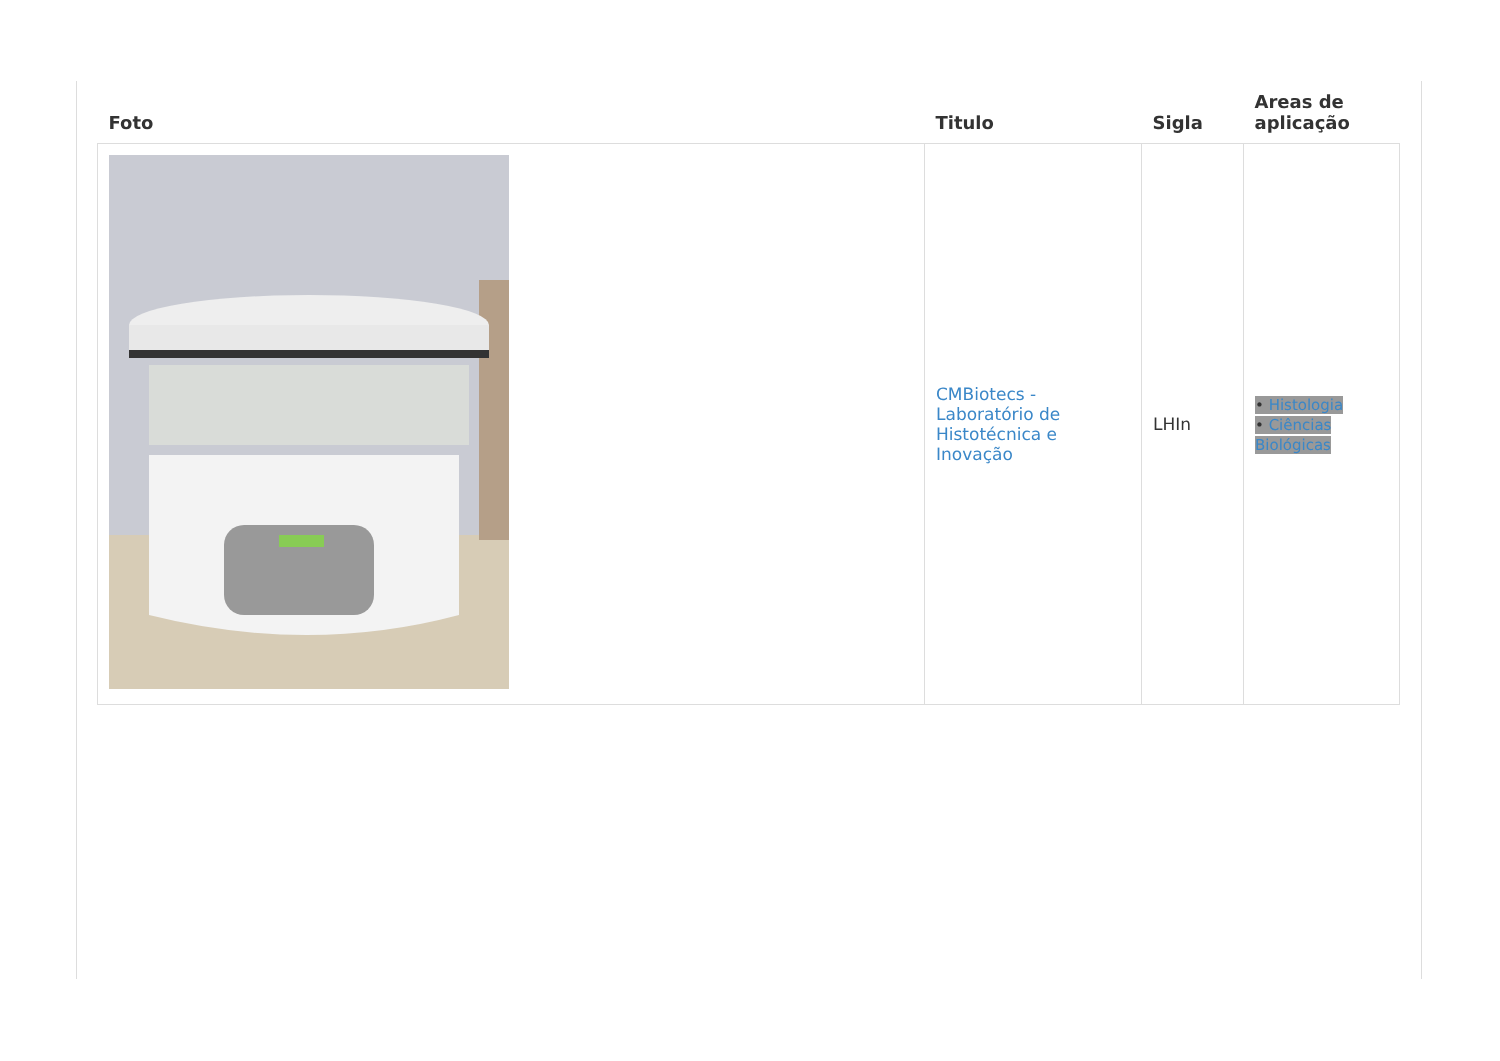| Foto | Titulo | Sigla | Areas de aplicação |
| --- | --- | --- | --- |
| | CMBiotecs - Laboratório de Histotécnica e Inovação | LHIn | • Histologia • Ciências Biológicas |